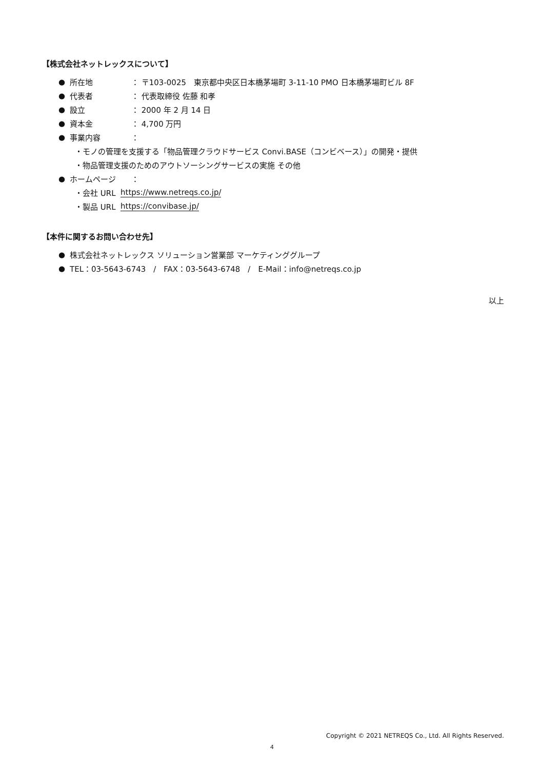【株式会社ネットレックスについて】
● 所在地 ： 〒103-0025　東京都中央区日本橋茅場町 3-11-10 PMO 日本橋茅場町ビル 8F
● 代表者 ： 代表取締役 佐藤 和孝
● 設立 ： 2000 年 2 月 14 日
● 資本金 ： 4,700 万円
● 事業内容 ：
・モノの管理を支援する「物品管理クラウドサービス Convi.BASE（コンビベース）」の開発・提供
・物品管理支援のためのアウトソーシングサービスの実施 その他
● ホームページ ：
・会社 URL https://www.netreqs.co.jp/
・製品 URL https://convibase.jp/
【本件に関するお問い合わせ先】
● 株式会社ネットレックス ソリューション営業部 マーケティンググループ
● TEL：03-5643-6743　/　FAX：03-5643-6748　/　E-Mail：info@netreqs.co.jp
以上
Copyright © 2021 NETREQS Co., Ltd. All Rights Reserved.
4